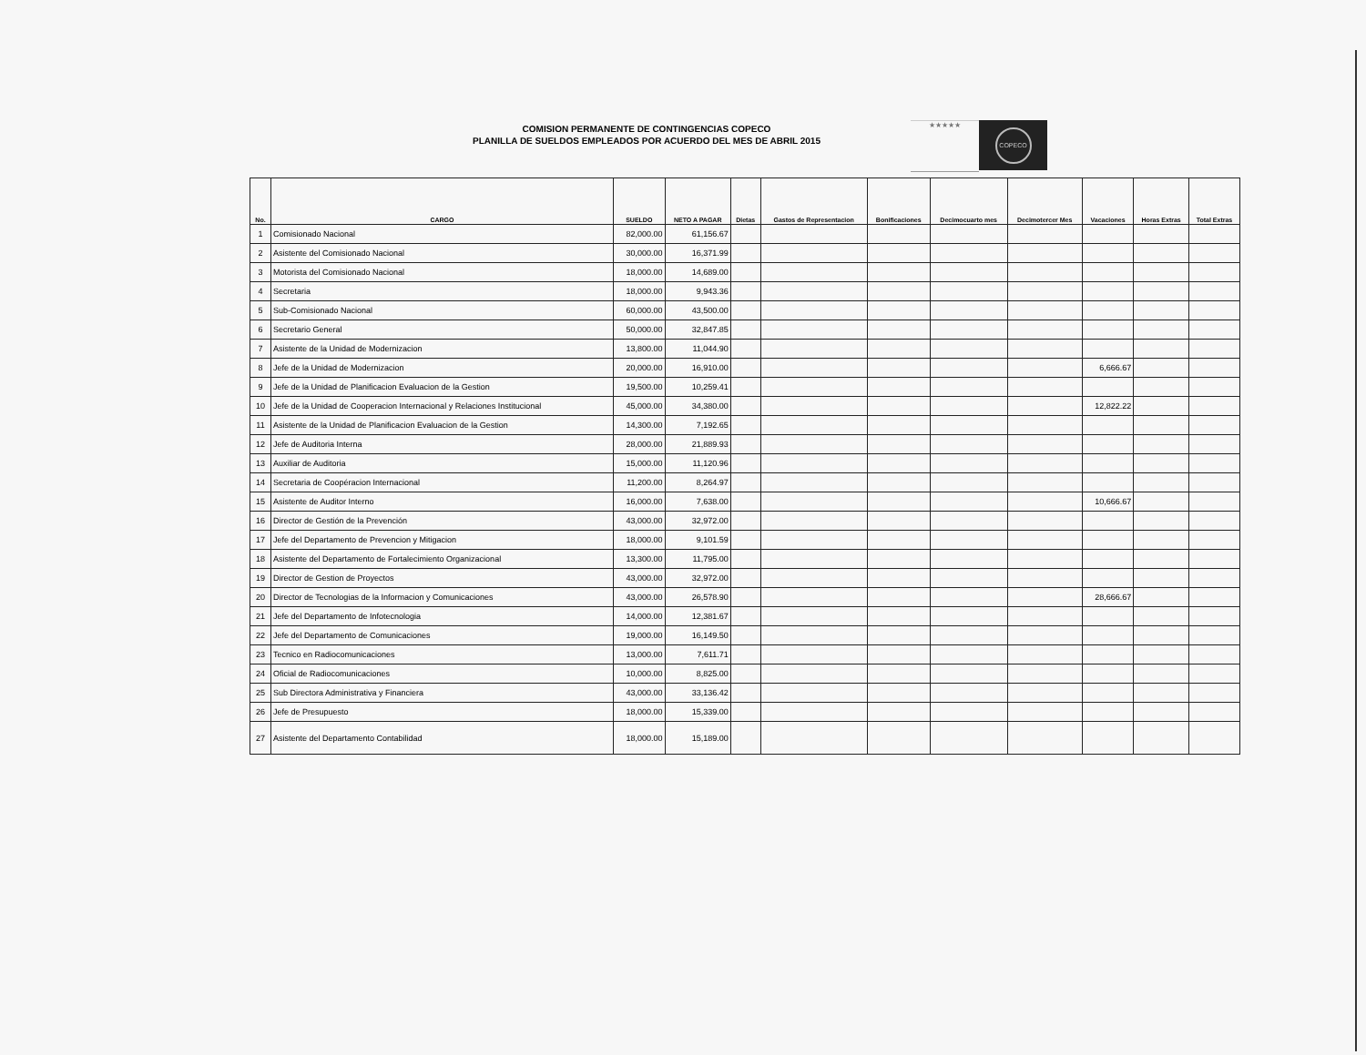COMISION PERMANENTE DE CONTINGENCIAS COPECO
PLANILLA DE SUELDOS EMPLEADOS POR ACUERDO DEL MES DE ABRIL 2015
★★★★★
COPECO
| No. | CARGO | SUELDO | NETO A PAGAR | Dietas | Gastos de Representacion | Bonificaciones | Decimocuarto mes | Decimotercer Mes | Vacaciones | Horas Extras | Total Extras |
| --- | --- | --- | --- | --- | --- | --- | --- | --- | --- | --- | --- |
| 1 | Comisionado Nacional | 82,000.00 | 61,156.67 | | | | | | | | |
| 2 | Asistente del Comisionado Nacional | 30,000.00 | 16,371.99 | | | | | | | | |
| 3 | Motorista del Comisionado Nacional | 18,000.00 | 14,689.00 | | | | | | | | |
| 4 | Secretaria | 18,000.00 | 9,943.36 | | | | | | | | |
| 5 | Sub-Comisionado Nacional | 60,000.00 | 43,500.00 | | | | | | | | |
| 6 | Secretario General | 50,000.00 | 32,847.85 | | | | | | | | |
| 7 | Asistente de la Unidad de Modernizacion | 13,800.00 | 11,044.90 | | | | | | | | |
| 8 | Jefe de la Unidad de Modernizacion | 20,000.00 | 16,910.00 | | | | | | 6,666.67 | | |
| 9 | Jefe de la Unidad de Planificacion Evaluacion de la Gestion | 19,500.00 | 10,259.41 | | | | | | | | |
| 10 | Jefe de la Unidad de Cooperacion Internacional y Relaciones Institucional | 45,000.00 | 34,380.00 | | | | | | 12,822.22 | | |
| 11 | Asistente de la Unidad de Planificacion Evaluacion de la Gestion | 14,300.00 | 7,192.65 | | | | | | | | |
| 12 | Jefe de Auditoria Interna | 28,000.00 | 21,889.93 | | | | | | | | |
| 13 | Auxiliar de Auditoria | 15,000.00 | 11,120.96 | | | | | | | | |
| 14 | Secretaria de Coopéracion Internacional | 11,200.00 | 8,264.97 | | | | | | | | |
| 15 | Asistente de Auditor Interno | 16,000.00 | 7,638.00 | | | | | | 10,666.67 | | |
| 16 | Director de Gestión de la Prevención | 43,000.00 | 32,972.00 | | | | | | | | |
| 17 | Jefe del Departamento de Prevencion y Mitigacion | 18,000.00 | 9,101.59 | | | | | | | | |
| 18 | Asistente del Departamento de Fortalecimiento Organizacional | 13,300.00 | 11,795.00 | | | | | | | | |
| 19 | Director de Gestion de Proyectos | 43,000.00 | 32,972.00 | | | | | | | | |
| 20 | Director de Tecnologias de la Informacion y Comunicaciones | 43,000.00 | 26,578.90 | | | | | | 28,666.67 | | |
| 21 | Jefe del Departamento de Infotecnologia | 14,000.00 | 12,381.67 | | | | | | | | |
| 22 | Jefe del Departamento de Comunicaciones | 19,000.00 | 16,149.50 | | | | | | | | |
| 23 | Tecnico en Radiocomunicaciones | 13,000.00 | 7,611.71 | | | | | | | | |
| 24 | Oficial de Radiocomunicaciones | 10,000.00 | 8,825.00 | | | | | | | | |
| 25 | Sub Directora Administrativa y Financiera | 43,000.00 | 33,136.42 | | | | | | | | |
| 26 | Jefe de Presupuesto | 18,000.00 | 15,339.00 | | | | | | | | |
| 27 | Asistente del Departamento Contabilidad | 18,000.00 | 15,189.00 | | | | | | | | |